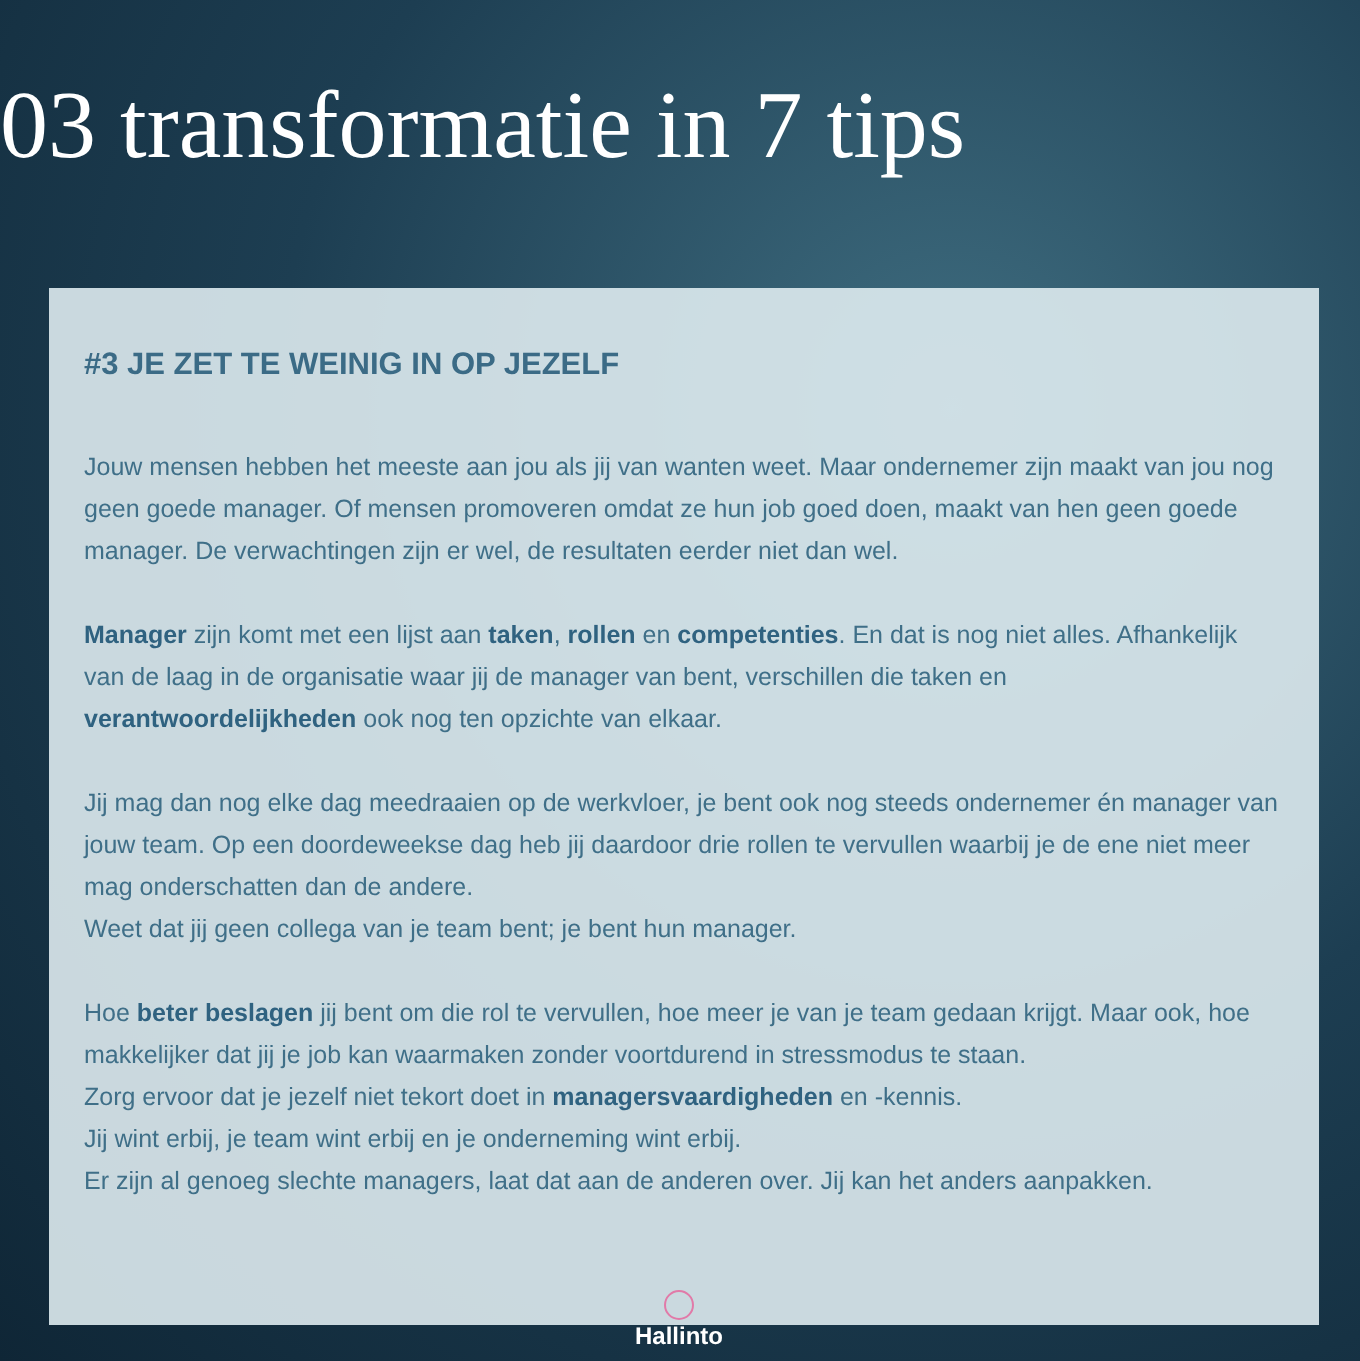03 transformatie in 7 tips
#3 JE ZET TE WEINIG IN OP JEZELF
Jouw mensen hebben het meeste aan jou als jij van wanten weet. Maar ondernemer zijn maakt van jou nog geen goede manager. Of mensen promoveren omdat ze hun job goed doen, maakt van hen geen goede manager. De verwachtingen zijn er wel, de resultaten eerder niet dan wel.
Manager zijn komt met een lijst aan taken, rollen en competenties. En dat is nog niet alles. Afhankelijk van de laag in de organisatie waar jij de manager van bent, verschillen die taken en verantwoordelijkheden ook nog ten opzichte van elkaar.
Jij mag dan nog elke dag meedraaien op de werkvloer, je bent ook nog steeds ondernemer én manager van jouw team. Op een doordeweekse dag heb jij daardoor drie rollen te vervullen waarbij je de ene niet meer mag onderschatten dan de andere.
Weet dat jij geen collega van je team bent; je bent hun manager.
Hoe beter beslagen jij bent om die rol te vervullen, hoe meer je van je team gedaan krijgt. Maar ook, hoe makkelijker dat jij je job kan waarmaken zonder voortdurend in stressmodus te staan.
Zorg ervoor dat je jezelf niet tekort doet in managersvaardigheden en -kennis.
Jij wint erbij, je team wint erbij en je onderneming wint erbij.
Er zijn al genoeg slechte managers, laat dat aan de anderen over. Jij kan het anders aanpakken.
Hallinto